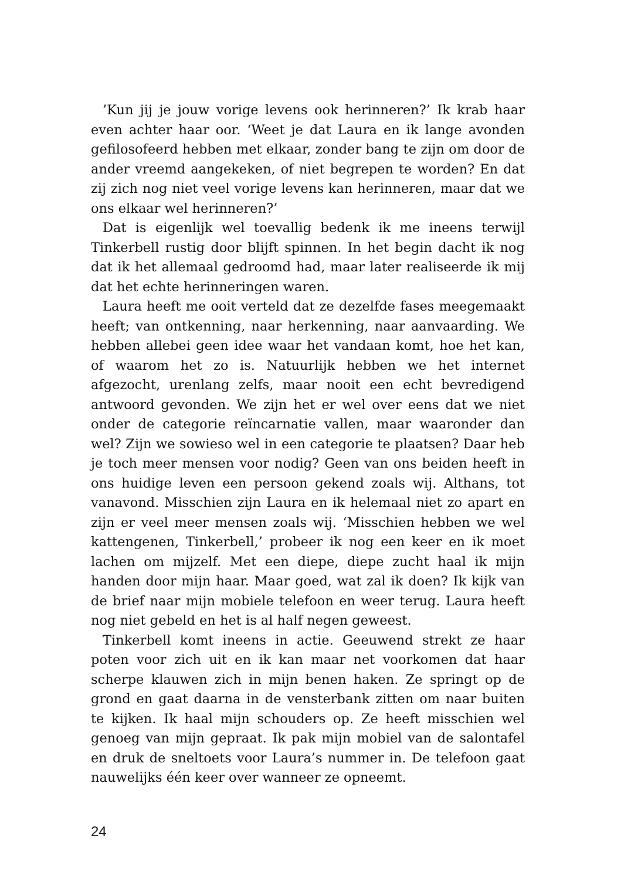’Kun jij je jouw vorige levens ook herinneren?’ Ik krab haar even achter haar oor. ‘Weet je dat Laura en ik lange avonden gefilosofeerd hebben met elkaar, zonder bang te zijn om door de ander vreemd aangekeken, of niet begrepen te worden? En dat zij zich nog niet veel vorige levens kan herinneren, maar dat we ons elkaar wel herinneren?’
Dat is eigenlijk wel toevallig bedenk ik me ineens terwijl Tinkerbell rustig door blijft spinnen. In het begin dacht ik nog dat ik het allemaal gedroomd had, maar later realiseerde ik mij dat het echte herinneringen waren.
Laura heeft me ooit verteld dat ze dezelfde fases meegemaakt heeft; van ontkenning, naar herkenning, naar aanvaarding. We hebben allebei geen idee waar het vandaan komt, hoe het kan, of waarom het zo is. Natuurlijk hebben we het internet afgezocht, urenlang zelfs, maar nooit een echt bevredigend antwoord gevonden. We zijn het er wel over eens dat we niet onder de categorie reïncarnatie vallen, maar waaronder dan wel? Zijn we sowieso wel in een categorie te plaatsen? Daar heb je toch meer mensen voor nodig? Geen van ons beiden heeft in ons huidige leven een persoon gekend zoals wij. Althans, tot vanavond. Misschien zijn Laura en ik helemaal niet zo apart en zijn er veel meer mensen zoals wij. ‘Misschien hebben we wel kattengenen, Tinkerbell,’ probeer ik nog een keer en ik moet lachen om mijzelf. Met een diepe, diepe zucht haal ik mijn handen door mijn haar. Maar goed, wat zal ik doen? Ik kijk van de brief naar mijn mobiele telefoon en weer terug. Laura heeft nog niet gebeld en het is al half negen geweest.
Tinkerbell komt ineens in actie. Geeuwend strekt ze haar poten voor zich uit en ik kan maar net voorkomen dat haar scherpe klauwen zich in mijn benen haken. Ze springt op de grond en gaat daarna in de vensterbank zitten om naar buiten te kijken. Ik haal mijn schouders op. Ze heeft misschien wel genoeg van mijn gepraat. Ik pak mijn mobiel van de salontafel en druk de sneltoets voor Laura’s nummer in. De telefoon gaat nauwelijks één keer over wanneer ze opneemt.
24